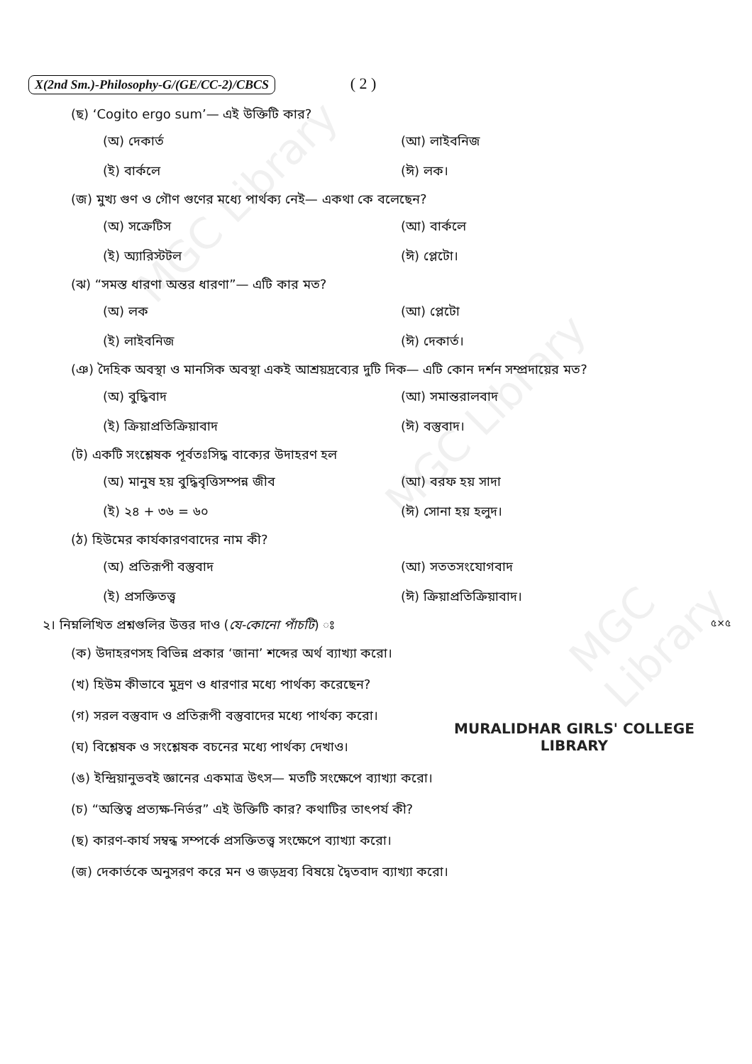MGC Library
MGC Library
MGC Library
X(2nd Sm.)-Philosophy-G/(GE/CC-2)/CBCS ( 2 )
(ছ) ‘Cogito ergo sum’— এই উক্তিটি কার?
(অ) দেকার্ত
(আ) লাইবনিজ
(ই) বার্কলে
(ঈ) লক।
(জ) মুখ্য গুণ ও গৌণ গুণের মধ্যে পার্থক্য নেই— একথা কে বলেছেন?
(অ) সক্রেটিস
(আ) বার্কলে
(ই) অ্যারিস্টটল
(ঈ) প্লেটো।
(ঝ) “সমস্ত ধারণা অন্তর ধারণা”— এটি কার মত?
(অ) লক
(আ) প্লেটো
(ই) লাইবনিজ
(ঈ) দেকার্ত।
(ঞ) দৈহিক অবস্থা ও মানসিক অবস্থা একই আশ্রয়দ্রব্যের দুটি দিক— এটি কোন দর্শন সম্প্রদায়ের মত?
(অ) বুদ্ধিবাদ
(আ) সমান্তরালবাদ
(ই) ক্রিয়াপ্রতিক্রিয়াবাদ
(ঈ) বস্তুবাদ।
(ট) একটি সংশ্লেষক পূর্বতঃসিদ্ধ বাক্যের উদাহরণ হল
(অ) মানুষ হয় বুদ্ধিবৃত্তিসম্পন্ন জীব
(আ) বরফ হয় সাদা
(ই) ২৪ + ৩৬ = ৬০
(ঈ) সোনা হয় হলুদ।
(ঠ) হিউমের কার্যকারণবাদের নাম কী?
(অ) প্রতিরূপী বস্তুবাদ
(আ) সততসংযোগবাদ
(ই) প্রসক্তিতত্ত্ব
(ঈ) ক্রিয়াপ্রতিক্রিয়াবাদ।
২। নিম্নলিখিত প্রশ্নগুলির উত্তর দাও (যে-কোনো পাঁচটি) ঃ ৫×৫
(ক) উদাহরণসহ বিভিন্ন প্রকার ‘জানা’ শব্দের অর্থ ব্যাখ্যা করো।
(খ) হিউম কীভাবে মুদ্রণ ও ধারণার মধ্যে পার্থক্য করেছেন?
(গ) সরল বস্তুবাদ ও প্রতিরূপী বস্তুবাদের মধ্যে পার্থক্য করো।
(ঘ) বিশ্লেষক ও সংশ্লেষক বচনের মধ্যে পার্থক্য দেখাও।
(ঙ) ইন্দ্রিয়ানুভবই জ্ঞানের একমাত্র উৎস— মতটি সংক্ষেপে ব্যাখ্যা করো।
(চ) “অস্তিত্ব প্রত্যক্ষ-নির্ভর” এই উক্তিটি কার? কথাটির তাৎপর্য কী?
(ছ) কারণ-কার্য সম্বন্ধ সম্পর্কে প্রসক্তিতত্ত্ব সংক্ষেপে ব্যাখ্যা করো।
(জ) দেকার্তকে অনুসরণ করে মন ও জড়দ্রব্য বিষয়ে দ্বৈতবাদ ব্যাখ্যা করো।
MURALIDHAR GIRLS' COLLEGE
LIBRARY